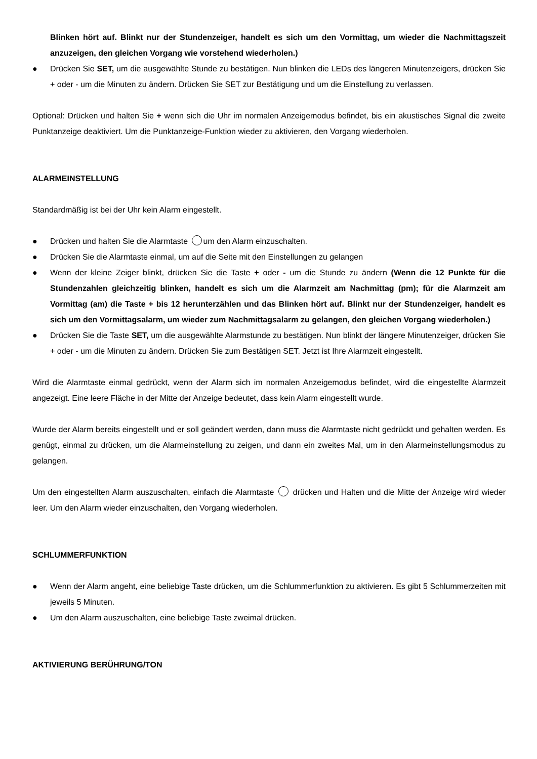Blinken hört auf. Blinkt nur der Stundenzeiger, handelt es sich um den Vormittag, um wieder die Nachmittagszeit anzuzeigen, den gleichen Vorgang wie vorstehend wiederholen.)
● Drücken Sie SET, um die ausgewählte Stunde zu bestätigen. Nun blinken die LEDs des längeren Minutenzeigers, drücken Sie + oder - um die Minuten zu ändern. Drücken Sie SET zur Bestätigung und um die Einstellung zu verlassen.
Optional: Drücken und halten Sie + wenn sich die Uhr im normalen Anzeigemodus befindet, bis ein akustisches Signal die zweite Punktanzeige deaktiviert. Um die Punktanzeige-Funktion wieder zu aktivieren, den Vorgang wiederholen.
ALARMEINSTELLUNG
Standardmäßig ist bei der Uhr kein Alarm eingestellt.
● Drücken und halten Sie die Alarmtaste um den Alarm einzuschalten.
● Drücken Sie die Alarmtaste einmal, um auf die Seite mit den Einstellungen zu gelangen
● Wenn der kleine Zeiger blinkt, drücken Sie die Taste + oder - um die Stunde zu ändern (Wenn die 12 Punkte für die Stundenzahlen gleichzeitig blinken, handelt es sich um die Alarmzeit am Nachmittag (pm); für die Alarmzeit am Vormittag (am) die Taste + bis 12 herunterzählen und das Blinken hört auf. Blinkt nur der Stundenzeiger, handelt es sich um den Vormittagsalarm, um wieder zum Nachmittagsalarm zu gelangen, den gleichen Vorgang wiederholen.)
● Drücken Sie die Taste SET, um die ausgewählte Alarmstunde zu bestätigen. Nun blinkt der längere Minutenzeiger, drücken Sie + oder - um die Minuten zu ändern. Drücken Sie zum Bestätigen SET. Jetzt ist Ihre Alarmzeit eingestellt.
Wird die Alarmtaste einmal gedrückt, wenn der Alarm sich im normalen Anzeigemodus befindet, wird die eingestellte Alarmzeit angezeigt. Eine leere Fläche in der Mitte der Anzeige bedeutet, dass kein Alarm eingestellt wurde.
Wurde der Alarm bereits eingestellt und er soll geändert werden, dann muss die Alarmtaste nicht gedrückt und gehalten werden. Es genügt, einmal zu drücken, um die Alarmeinstellung zu zeigen, und dann ein zweites Mal, um in den Alarmeinstellungsmodus zu gelangen.
Um den eingestellten Alarm auszuschalten, einfach die Alarmtaste drücken und Halten und die Mitte der Anzeige wird wieder leer. Um den Alarm wieder einzuschalten, den Vorgang wiederholen.
SCHLUMMERFUNKTION
● Wenn der Alarm angeht, eine beliebige Taste drücken, um die Schlummerfunktion zu aktivieren. Es gibt 5 Schlummerzeiten mit jeweils 5 Minuten.
● Um den Alarm auszuschalten, eine beliebige Taste zweimal drücken.
AKTIVIERUNG BERÜHRUNG/TON